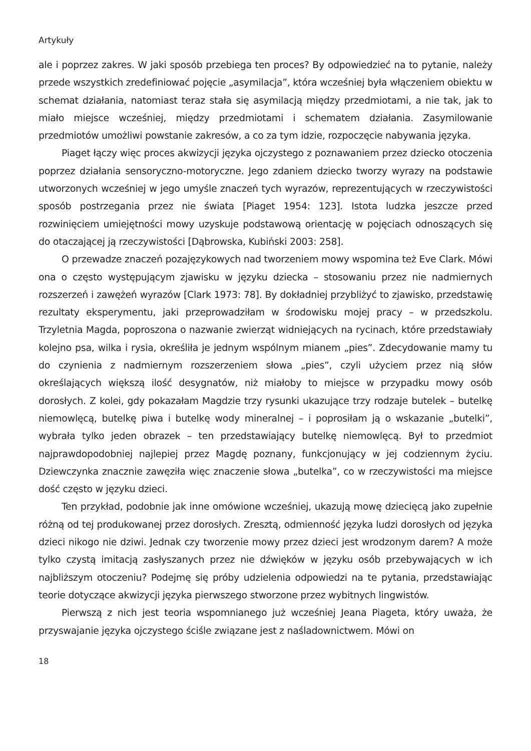Artykuły
ale i poprzez zakres. W jaki sposób przebiega ten proces? By odpowiedzieć na to pytanie, należy przede wszystkich zredefiniować pojęcie „asymilacja”, która wcześniej była włączeniem obiektu w schemat działania, natomiast teraz stała się asymilacją między przedmiotami, a nie tak, jak to miało miejsce wcześniej, między przedmiotami i schematem działania. Zasymilowanie przedmiotów umożliwi powstanie zakresów, a co za tym idzie, rozpoczęcie nabywania języka.
Piaget łączy więc proces akwizycji języka ojczystego z poznawaniem przez dziecko otoczenia poprzez działania sensoryczno-motoryczne. Jego zdaniem dziecko tworzy wyrazy na podstawie utworzonych wcześniej w jego umyśle znaczeń tych wyrazów, reprezentujących w rzeczywistości sposób postrzegania przez nie świata [Piaget 1954: 123]. Istota ludzka jeszcze przed rozwinięciem umiejętności mowy uzyskuje podstawową orientację w pojęciach odnoszących się do otaczającej ją rzeczywistości [Dąbrowska, Kubiński 2003: 258].
O przewadze znaczeń pozajęzykowych nad tworzeniem mowy wspomina też Eve Clark. Mówi ona o często występującym zjawisku w języku dziecka – stosowaniu przez nie nadmiernych rozszerzeń i zawężeń wyrazów [Clark 1973: 78]. By dokładniej przybliżyć to zjawisko, przedstawię rezultaty eksperymentu, jaki przeprowadziłam w środowisku mojej pracy – w przedszkolu. Trzyletnia Magda, poproszona o nazwanie zwierząt widniejących na rycinach, które przedstawiały kolejno psa, wilka i rysia, określiła je jednym wspólnym mianem „pies”. Zdecydowanie mamy tu do czynienia z nadmiernym rozszerzeniem słowa „pies”, czyli użyciem przez nią słów określających większą ilość desygnatów, niż miałoby to miejsce w przypadku mowy osób dorosłych. Z kolei, gdy pokazałam Magdzie trzy rysunki ukazujące trzy rodzaje butelek – butelkę niemowlęcą, butelkę piwa i butelkę wody mineralnej – i poprosiłam ją o wskazanie „butelki”, wybrała tylko jeden obrazek – ten przedstawiający butelkę niemowlęcą. Był to przedmiot najprawdopodobniej najlepiej przez Magdę poznany, funkcjonujący w jej codziennym życiu. Dziewczynka znacznie zawęziła więc znaczenie słowa „butelka”, co w rzeczywistości ma miejsce dość często w języku dzieci.
Ten przykład, podobnie jak inne omówione wcześniej, ukazują mowę dziecięcą jako zupełnie różną od tej produkowanej przez dorosłych. Zresztą, odmienność języka ludzi dorosłych od języka dzieci nikogo nie dziwi. Jednak czy tworzenie mowy przez dzieci jest wrodzonym darem? A może tylko czystą imitacją zasłyszanych przez nie dźwięków w języku osób przebywających w ich najbliższym otoczeniu? Podejmę się próby udzielenia odpowiedzi na te pytania, przedstawiając teorie dotyczące akwizycji języka pierwszego stworzone przez wybitnych lingwistów.
Pierwszą z nich jest teoria wspomnianego już wcześniej Jeana Piageta, który uważa, że przyswajanie języka ojczystego ściśle związane jest z naśladownictwem. Mówi on
18